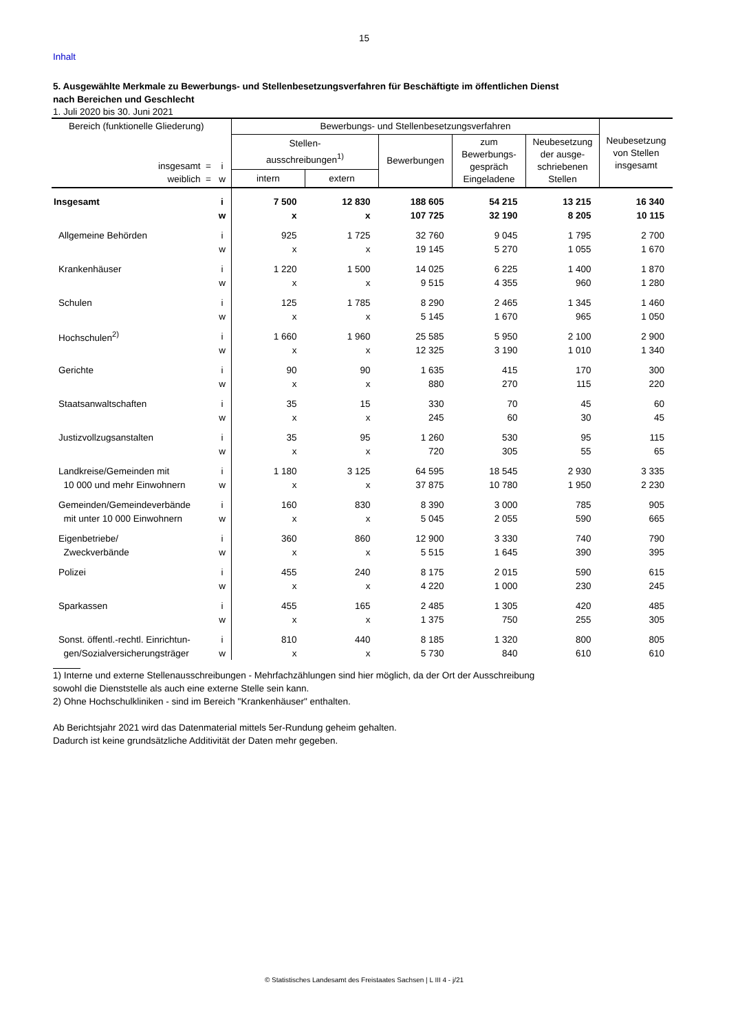15
Inhalt
5. Ausgewählte Merkmale zu Bewerbungs- und Stellenbesetzungsverfahren für Beschäftigte im öffentlichen Dienst
nach Bereichen und Geschlecht
1. Juli 2020 bis 30. Juni 2021
| Bereich (funktionelle Gliederung) | | Bewerbungs- und Stellenbesetzungsverfahren | | | | | Neubesetzung von Stellen insgesamt |
| --- | --- | --- | --- | --- | --- | --- | --- |
| insgesamt = weiblich = | i w | Stellen- ausschreibungen<sup>1)</sup> | | Bewerbungen | zum Bewerbungs-gespräch Eingeladene | Neubesetzung der ausge-schriebenen Stellen | |
| | | intern | extern | | | | |
| Insgesamt | i | 7 500 | 12 830 | 188 605 | 54 215 | 13 215 | 16 340 |
| | w | x | x | 107 725 | 32 190 | 8 205 | 10 115 |
| Allgemeine Behörden | i | 925 | 1 725 | 32 760 | 9 045 | 1 795 | 2 700 |
| | w | x | x | 19 145 | 5 270 | 1 055 | 1 670 |
| Krankenhäuser | i | 1 220 | 1 500 | 14 025 | 6 225 | 1 400 | 1 870 |
| | w | x | x | 9 515 | 4 355 | 960 | 1 280 |
| Schulen | i | 125 | 1 785 | 8 290 | 2 465 | 1 345 | 1 460 |
| | w | x | x | 5 145 | 1 670 | 965 | 1 050 |
| Hochschulen<sup>2)</sup> | i | 1 660 | 1 960 | 25 585 | 5 950 | 2 100 | 2 900 |
| | w | x | x | 12 325 | 3 190 | 1 010 | 1 340 |
| Gerichte | i | 90 | 90 | 1 635 | 415 | 170 | 300 |
| | w | x | x | 880 | 270 | 115 | 220 |
| Staatsanwaltschaften | i | 35 | 15 | 330 | 70 | 45 | 60 |
| | w | x | x | 245 | 60 | 30 | 45 |
| Justizvollzugsanstalten | i | 35 | 95 | 1 260 | 530 | 95 | 115 |
| | w | x | x | 720 | 305 | 55 | 65 |
| Landkreise/Gemeinden mit | i | 1 180 | 3 125 | 64 595 | 18 545 | 2 930 | 3 335 |
| 10 000 und mehr Einwohnern | w | x | x | 37 875 | 10 780 | 1 950 | 2 230 |
| Gemeinden/Gemeindeverbände | i | 160 | 830 | 8 390 | 3 000 | 785 | 905 |
| mit unter 10 000 Einwohnern | w | x | x | 5 045 | 2 055 | 590 | 665 |
| Eigenbetriebe/ | i | 360 | 860 | 12 900 | 3 330 | 740 | 790 |
| Zweckverbände | w | x | x | 5 515 | 1 645 | 390 | 395 |
| Polizei | i | 455 | 240 | 8 175 | 2 015 | 590 | 615 |
| | w | x | x | 4 220 | 1 000 | 230 | 245 |
| Sparkassen | i | 455 | 165 | 2 485 | 1 305 | 420 | 485 |
| | w | x | x | 1 375 | 750 | 255 | 305 |
| Sonst. öffentl.-rechtl. Einrichtun- | i | 810 | 440 | 8 185 | 1 320 | 800 | 805 |
| gen/Sozialversicherungsträger | w | x | x | 5 730 | 840 | 610 | 610 |
1) Interne und externe Stellenausschreibungen - Mehrfachzählungen sind hier möglich, da der Ort der Ausschreibung
sowohl die Dienststelle als auch eine externe Stelle sein kann.
2) Ohne Hochschulkliniken - sind im Bereich "Krankenhäuser" enthalten.
Ab Berichtsjahr 2021 wird das Datenmaterial mittels 5er-Rundung geheim gehalten.
Dadurch ist keine grundsätzliche Additivität der Daten mehr gegeben.
© Statistisches Landesamt des Freistaates Sachsen | L III 4 - j/21